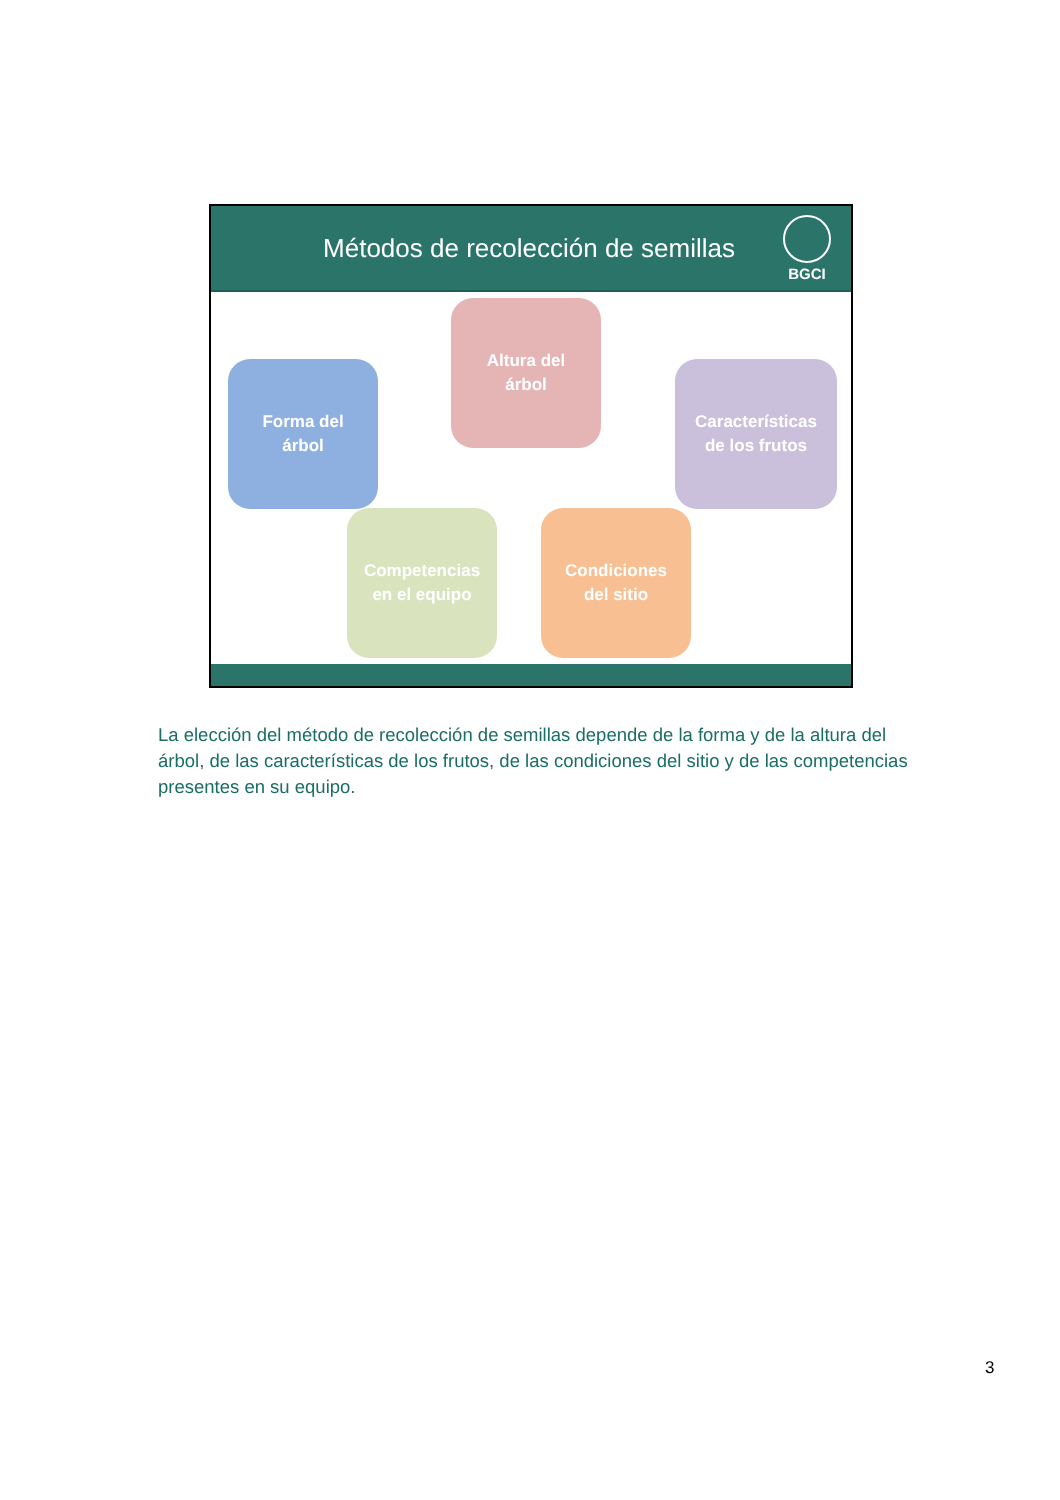Métodos de recolección de semillas
BGCI
Altura del
árbol
Forma del
árbol
Características
de los frutos
Competencias
en el equipo
Condiciones
del sitio
La elección del método de recolección de semillas depende de la forma y de la altura del árbol, de las características de los frutos, de las condiciones del sitio y de las competencias presentes en su equipo.
3